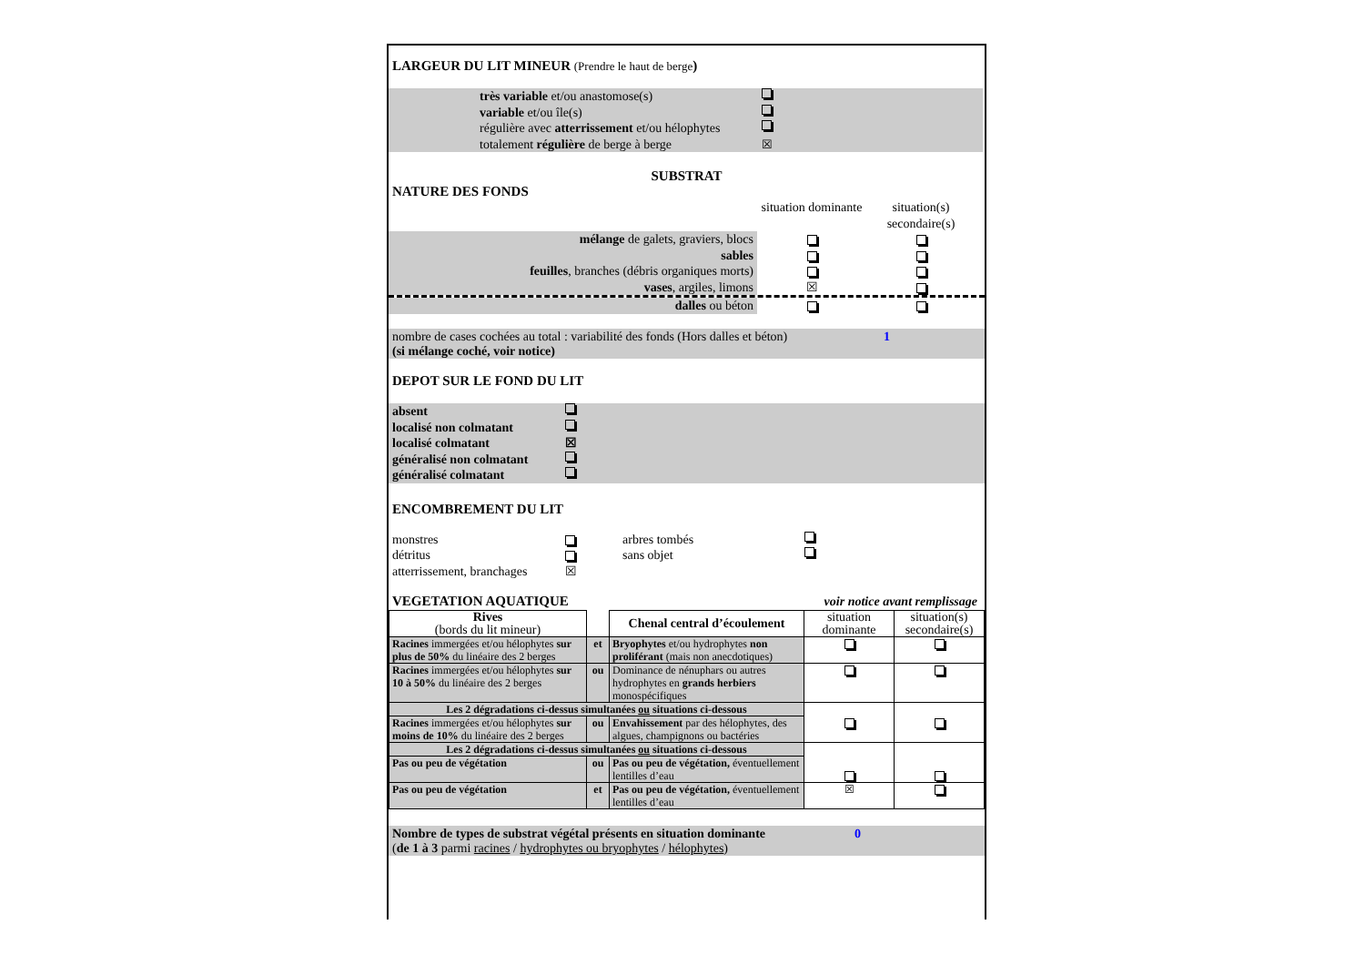LARGEUR DU LIT MINEUR (Prendre le haut de berge)
très variable et/ou anastomose(s)
variable et/ou île(s)
régulière avec atterrissement et/ou hélophytes
totalement régulière de berge à berge ☒
SUBSTRAT
NATURE DES FONDS
situation dominante situation(s) secondaire(s)
mélange de galets, graviers, blocs
sables
feuilles, branches (débris organiques morts)
vases, argiles, limons ☒
dalles ou béton
nombre de cases cochées au total : variabilité des fonds (Hors dalles et béton) 1
(si mélange coché, voir notice)
DEPOT SUR LE FOND DU LIT
absent
localisé non colmatant
localisé colmatant ☒
généralisé non colmatant
généralisé colmatant
ENCOMBREMENT DU LIT
monstres arbres tombés
détritus sans objet
atterrissement, branchages ☒
VEGETATION AQUATIQUE voir notice avant remplissage
| Rives (bords du lit mineur) | | Chenal central d’écoulement | situation dominante | situation(s) secondaire(s) |
| Racines immergées et/ou hélophytes sur plus de 50% du linéaire des 2 berges | et | Bryophytes et/ou hydrophytes non proliférant (mais non anecdotiques) | | |
| Racines immergées et/ou hélophytes sur 10 à 50% du linéaire des 2 berges | ou | Dominance de nénuphars ou autres hydrophytes en grands herbiers monospécifiques | | |
| Les 2 dégradations ci-dessus simultanées ou situations ci-dessous | | | | |
| Racines immergées et/ou hélophytes sur moins de 10% du linéaire des 2 berges | ou | Envahissement par des hélophytes, des algues, champignons ou bactéries | | |
| Les 2 dégradations ci-dessus simultanées ou situations ci-dessous | | | | |
| Pas ou peu de végétation | ou | Pas ou peu de végétation, éventuellement lentilles d’eau | | |
| Pas ou peu de végétation | et | Pas ou peu de végétation, éventuellement lentilles d’eau | ☒ | |
Nombre de types de substrat végétal présents en situation dominante 0
(de 1 à 3 parmi racines / hydrophytes ou bryophytes / hélophytes)